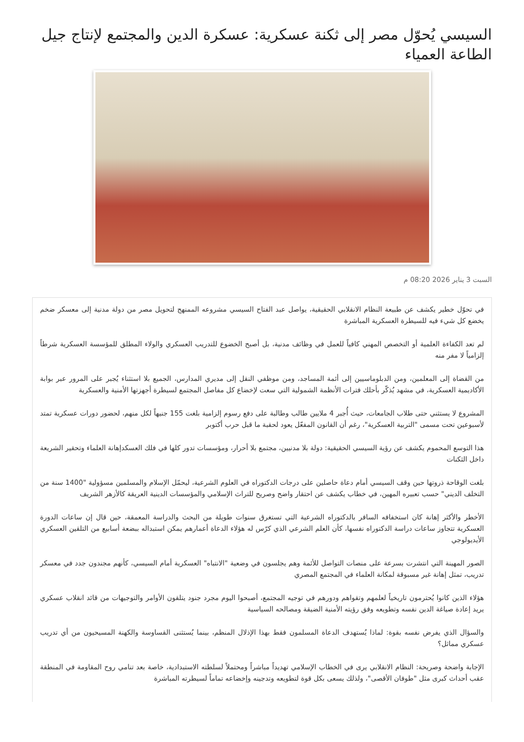السيسي يُحوّل مصر إلى ثكنة عسكرية: عسكرة الدين والمجتمع لإنتاج جيل الطاعة العمياء
السبت 3 يناير 2026 08:20 م
في تحوّل خطير يكشف عن طبيعة النظام الانقلابي الحقيقية، يواصل عبد الفتاح السيسي مشروعه الممنهج لتحويل مصر من دولة مدنية إلى معسكر ضخم يخضع كل شيء فيه للسيطرة العسكرية المباشرة
لم تعد الكفاءة العلمية أو التخصص المهني كافياً للعمل في وظائف مدنية، بل أصبح الخضوع للتدريب العسكري والولاء المطلق للمؤسسة العسكرية شرطاً إلزامياً لا مفر منه
من القضاة إلى المعلمين، ومن الدبلوماسيين إلى أئمة المساجد، ومن موظفي النقل إلى مديري المدارس، الجميع بلا استثناء يُجبر على المرور عبر بوابة الأكاديمية العسكرية، في مشهد يُذكّر بأحلك فترات الأنظمة الشمولية التي سعت لإخضاع كل مفاصل المجتمع لسيطرة أجهزتها الأمنية والعسكرية
المشروع لا يستثني حتى طلاب الجامعات، حيث أُجبر 4 ملايين طالب وطالبة على دفع رسوم إلزامية بلغت 155 جنيهاً لكل منهم، لحضور دورات عسكرية تمتد لأسبوعين تحت مسمى "التربية العسكرية"، رغم أن القانون المفعّل يعود لحقبة ما قبل حرب أكتوبر
هذا التوسع المحموم يكشف عن رؤية السيسي الحقيقية: دولة بلا مدنيين، مجتمع بلا أحرار، ومؤسسات تدور كلها في فلك العسكدإهانة العلماء وتحقير الشريعة داخل الثكنات
بلغت الوقاحة ذروتها حين وقف السيسي أمام دعاة حاصلين على درجات الدكتوراه في العلوم الشرعية، ليحمّل الإسلام والمسلمين مسؤولية "1400 سنة من التخلف الديني" حسب تعبيره المهين، في خطاب يكشف عن احتقار واضح وصريح للتراث الإسلامي والمؤسسات الدينية العريقة كالأزهر الشريف
الأخطر والأكثر إهانة كان استخفافه السافر بالدكتوراه الشرعية التي تستغرق سنوات طويلة من البحث والدراسة المعمقة، حين قال إن ساعات الدورة العسكرية تتجاوز ساعات دراسة الدكتوراه نفسها، كأن العلم الشرعي الذي كرّس له هؤلاء الدعاة أعمارهم يمكن استبداله ببضعة أسابيع من التلقين العسكري الأيديولوجي
الصور المهينة التي انتشرت بسرعة على منصات التواصل للأئمة وهم يجلسون في وضعية "الانتباه" العسكرية أمام السيسي، كأنهم مجندون جدد في معسكر تدريب، تمثل إهانة غير مسبوقة لمكانة العلماء في المجتمع المصري
هؤلاء الذين كانوا يُحترمون تاريخياً لعلمهم وتقواهم ودورهم في توجيه المجتمع، أصبحوا اليوم مجرد جنود يتلقون الأوامر والتوجيهات من قائد انقلاب عسكري يريد إعادة صياغة الدين نفسه وتطويعه وفق رؤيته الأمنية الضيقة ومصالحه السياسية
والسؤال الذي يفرض نفسه بقوة: لماذا يُستهدف الدعاة المسلمون فقط بهذا الإذلال المنظم، بينما يُستثنى القساوسة والكهنة المسيحيون من أي تدريب عسكري مماثل؟
الإجابة واضحة وصريحة: النظام الانقلابي يرى في الخطاب الإسلامي تهديداً مباشراً ومحتملاً لسلطته الاستبدادية، خاصة بعد تنامي روح المقاومة في المنطقة عقب أحداث كبرى مثل "طوفان الأقصى"، ولذلك يسعى بكل قوة لتطويعه وتدجينه وإخضاعه تماماً لسيطرته المباشرة